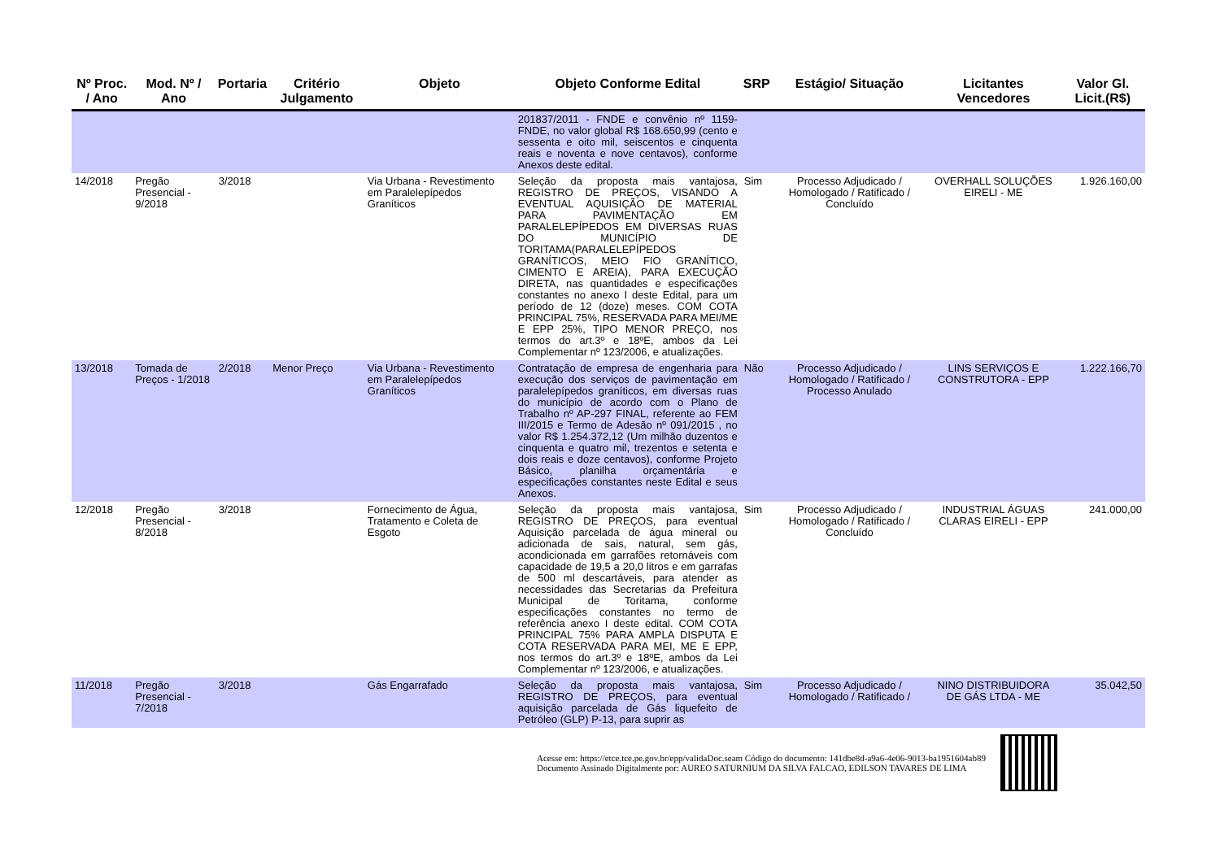| Nº Proc. / Ano | Mod. Nº / Ano | Portaria | Critério Julgamento | Objeto | Objeto Conforme Edital | SRP | Estágio/ Situação | Licitantes Vencedores | Valor Gl. Licit.(R$) |
| --- | --- | --- | --- | --- | --- | --- | --- | --- | --- |
| | | | | | 201837/2011 - FNDE e convênio nº 1159-FNDE, no valor global R$ 168.650,99 (cento e sessenta e oito mil, seiscentos e cinquenta reais e noventa e nove centavos), conforme Anexos deste edital. | | | | |
| 14/2018 | Pregão Presencial - 9/2018 | 3/2018 | | Via Urbana - Revestimento em Paralelepípedos Graníticos | Seleção da proposta mais vantajosa, REGISTRO DE PREÇOS, VISANDO A EVENTUAL AQUISIÇÃO DE MATERIAL PARA PAVIMENTAÇÃO EM PARALELEPÍPEDOS EM DIVERSAS RUAS DO MUNICÍPIO DE TORITAMA(PARALELEPÍPEDOS GRANÍTICOS, MEIO FIO GRANÍTICO, CIMENTO E AREIA), PARA EXECUÇÃO DIRETA, nas quantidades e especificações constantes no anexo I deste Edital, para um período de 12 (doze) meses. COM COTA PRINCIPAL 75%, RESERVADA PARA MEI/ME E EPP 25%, TIPO MENOR PREÇO, nos termos do art.3º e 18ºE, ambos da Lei Complementar nº 123/2006, e atualizações. | Sim | Processo Adjudicado / Homologado / Ratificado / Concluído | OVERHALL SOLUÇÕES EIRELI - ME | 1.926.160,00 |
| 13/2018 | Tomada de Preços - 1/2018 | 2/2018 | Menor Preço | Via Urbana - Revestimento em Paralelepípedos Graníticos | Contratação de empresa de engenharia para execução dos serviços de pavimentação em paralelepípedos graníticos, em diversas ruas do município de acordo com o Plano de Trabalho nº AP-297 FINAL, referente ao FEM III/2015 e Termo de Adesão nº 091/2015 , no valor R$ 1.254.372,12 (Um milhão duzentos e cinquenta e quatro mil, trezentos e setenta e dois reais e doze centavos), conforme Projeto Básico, planilha orçamentária e especificações constantes neste Edital e seus Anexos. | Não | Processo Adjudicado / Homologado / Ratificado / Processo Anulado | LINS SERVIÇOS E CONSTRUTORA - EPP | 1.222.166,70 |
| 12/2018 | Pregão Presencial - 8/2018 | 3/2018 | | Fornecimento de Água, Tratamento e Coleta de Esgoto | Seleção da proposta mais vantajosa, REGISTRO DE PREÇOS, para eventual Aquisição parcelada de água mineral ou adicionada de sais, natural, sem gás, acondicionada em garrafões retornáveis com capacidade de 19,5 a 20,0 litros e em garrafas de 500 ml descartáveis, para atender as necessidades das Secretarias da Prefeitura Municipal de Toritama, conforme especificações constantes no termo de referência anexo I deste edital. COM COTA PRINCIPAL 75% PARA AMPLA DISPUTA E COTA RESERVADA PARA MEI, ME E EPP, nos termos do art.3º e 18ºE, ambos da Lei Complementar nº 123/2006, e atualizações. | Sim | Processo Adjudicado / Homologado / Ratificado / Concluído | INDUSTRIAL ÁGUAS CLARAS EIRELI - EPP | 241.000,00 |
| 11/2018 | Pregão Presencial - 7/2018 | 3/2018 | | Gás Engarrafado | Seleção da proposta mais vantajosa, REGISTRO DE PREÇOS, para eventual aquisição parcelada de Gás liquefeito de Petróleo (GLP) P-13, para suprir as | Sim | Processo Adjudicado / Homologado / Ratificado / | NINO DISTRIBUIDORA DE GÁS LTDA - ME | 35.042,50 |
Acesse em: https://etce.tce.pe.gov.br/epp/validaDoc.seam Código do documento: 141dbe8d-a9a6-4e06-9013-ba1951604ab89
Documento Assinado Digitalmente por: AUREO SATURNIUM DA SILVA FALCAO, EDILSON TAVARES DE LIMA